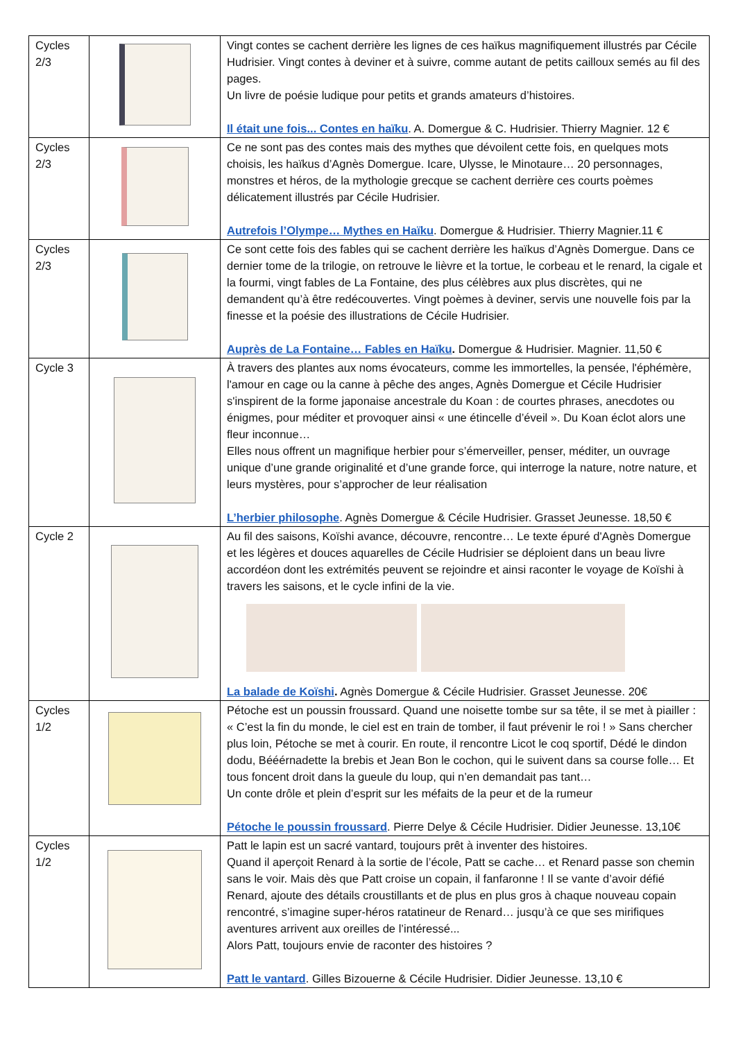| Cycles 2/3 | | Vingt contes se cachent derrière les lignes de ces haïkus magnifiquement illustrés par Cécile Hudrisier. Vingt contes à deviner et à suivre, comme autant de petits cailloux semés au fil des pages. Un livre de poésie ludique pour petits et grands amateurs d’histoires. Il était une fois... Contes en haïku . A. Domergue & C. Hudrisier. Thierry Magnier. 12 € |
| Cycles 2/3 | | Ce ne sont pas des contes mais des mythes que dévoilent cette fois, en quelques mots choisis, les haïkus d’Agnès Domergue. Icare, Ulysse, le Minotaure… 20 personnages, monstres et héros, de la mythologie grecque se cachent derrière ces courts poèmes délicatement illustrés par Cécile Hudrisier. Autrefois l’Olympe… Mythes en Haïku . Domergue & Hudrisier. Thierry Magnier.11 € |
| Cycles 2/3 | | Ce sont cette fois des fables qui se cachent derrière les haïkus d’Agnès Domergue. Dans ce dernier tome de la trilogie, on retrouve le lièvre et la tortue, le corbeau et le renard, la cigale et la fourmi, vingt fables de La Fontaine, des plus célèbres aux plus discrètes, qui ne demandent qu’à être redécouvertes. Vingt poèmes à deviner, servis une nouvelle fois par la finesse et la poésie des illustrations de Cécile Hudrisier. Auprès de La Fontaine… Fables en Haïku . Domergue & Hudrisier. Magnier. 11,50 € |
| Cycle 3 | | À travers des plantes aux noms évocateurs, comme les immortelles, la pensée, l'éphémère, l'amour en cage ou la canne à pêche des anges, Agnès Domergue et Cécile Hudrisier s'inspirent de la forme japonaise ancestrale du Koan : de courtes phrases, anecdotes ou énigmes, pour méditer et provoquer ainsi « une étincelle d’éveil ». Du Koan éclot alors une fleur inconnue… Elles nous offrent un magnifique herbier pour s’émerveiller, penser, méditer, un ouvrage unique d’une grande originalité et d’une grande force, qui interroge la nature, notre nature, et leurs mystères, pour s’approcher de leur réalisation L’herbier philosophe . Agnès Domergue & Cécile Hudrisier. Grasset Jeunesse. 18,50 € |
| Cycle 2 | | Au fil des saisons, Koïshi avance, découvre, rencontre… Le texte épuré d'Agnès Domergue et les légères et douces aquarelles de Cécile Hudrisier se déploient dans un beau livre accordéon dont les extrémités peuvent se rejoindre et ainsi raconter le voyage de Koïshi à travers les saisons, et le cycle infini de la vie. La balade de Koïshi . Agnès Domergue & Cécile Hudrisier. Grasset Jeunesse. 20€ |
| Cycles 1/2 | | Pétoche est un poussin froussard. Quand une noisette tombe sur sa tête, il se met à piailler : « C’est la fin du monde, le ciel est en train de tomber, il faut prévenir le roi ! » Sans chercher plus loin, Pétoche se met à courir. En route, il rencontre Licot le coq sportif, Dédé le dindon dodu, Bééérnadette la brebis et Jean Bon le cochon, qui le suivent dans sa course folle… Et tous foncent droit dans la gueule du loup, qui n’en demandait pas tant… Un conte drôle et plein d’esprit sur les méfaits de la peur et de la rumeur Pétoche le poussin froussard . Pierre Delye & Cécile Hudrisier. Didier Jeunesse. 13,10€ |
| Cycles 1/2 | | Patt le lapin est un sacré vantard, toujours prêt à inventer des histoires. Quand il aperçoit Renard à la sortie de l’école, Patt se cache… et Renard passe son chemin sans le voir. Mais dès que Patt croise un copain, il fanfaronne ! Il se vante d’avoir défié Renard, ajoute des détails croustillants et de plus en plus gros à chaque nouveau copain rencontré, s’imagine super-héros ratatineur de Renard… jusqu’à ce que ses mirifiques aventures arrivent aux oreilles de l’intéressé... Alors Patt, toujours envie de raconter des histoires ? Patt le vantard . Gilles Bizouerne & Cécile Hudrisier. Didier Jeunesse. 13,10 € |